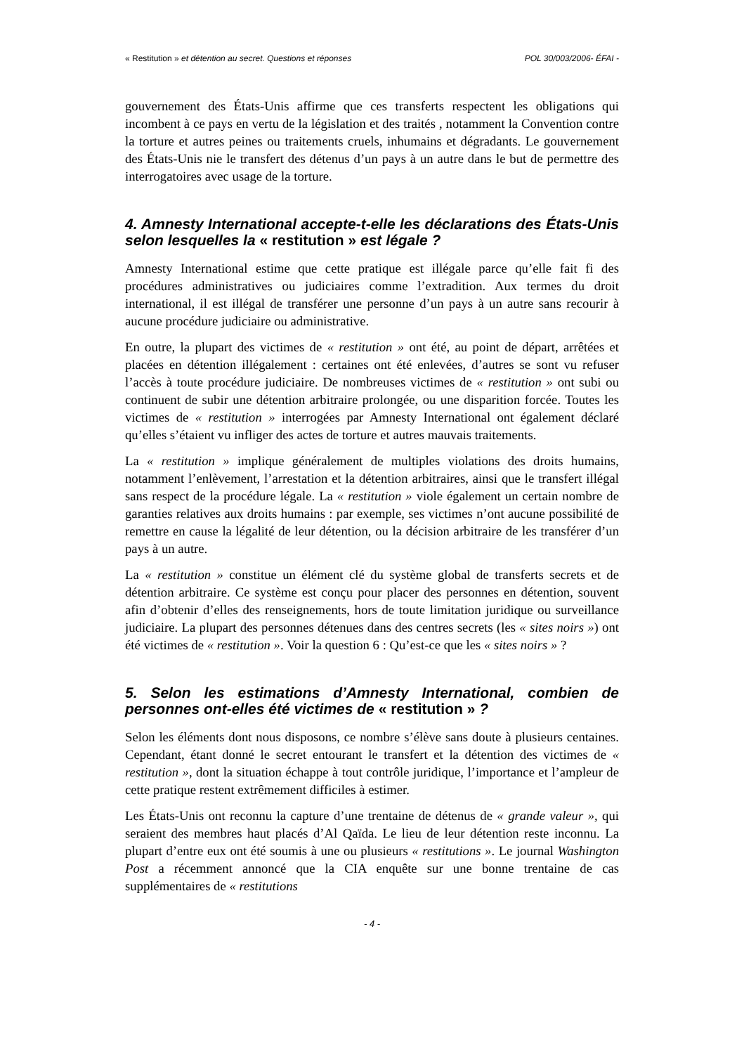« Restitution » et détention au secret. Questions et réponses POL 30/003/2006- ÉFAI -
gouvernement des États-Unis affirme que ces transferts respectent les obligations qui incombent à ce pays en vertu de la législation et des traités , notamment la Convention contre la torture et autres peines ou traitements cruels, inhumains et dégradants. Le gouvernement des États-Unis nie le transfert des détenus d’un pays à un autre dans le but de permettre des interrogatoires avec usage de la torture.
4. Amnesty International accepte-t-elle les déclarations des États-Unis selon lesquelles la « restitution » est légale ?
Amnesty International estime que cette pratique est illégale parce qu’elle fait fi des procédures administratives ou judiciaires comme l’extradition. Aux termes du droit international, il est illégal de transférer une personne d’un pays à un autre sans recourir à aucune procédure judiciaire ou administrative.
En outre, la plupart des victimes de « restitution » ont été, au point de départ, arrêtées et placées en détention illégalement : certaines ont été enlevées, d’autres se sont vu refuser l’accès à toute procédure judiciaire. De nombreuses victimes de « restitution » ont subi ou continuent de subir une détention arbitraire prolongée, ou une disparition forcée. Toutes les victimes de « restitution » interrogées par Amnesty International ont également déclaré qu’elles s’étaient vu infliger des actes de torture et autres mauvais traitements.
La « restitution » implique généralement de multiples violations des droits humains, notamment l’enlèvement, l’arrestation et la détention arbitraires, ainsi que le transfert illégal sans respect de la procédure légale. La « restitution » viole également un certain nombre de garanties relatives aux droits humains : par exemple, ses victimes n’ont aucune possibilité de remettre en cause la légalité de leur détention, ou la décision arbitraire de les transférer d’un pays à un autre.
La « restitution » constitue un élément clé du système global de transferts secrets et de détention arbitraire. Ce système est conçu pour placer des personnes en détention, souvent afin d’obtenir d’elles des renseignements, hors de toute limitation juridique ou surveillance judiciaire. La plupart des personnes détenues dans des centres secrets (les « sites noirs ») ont été victimes de « restitution ». Voir la question 6 : Qu’est-ce que les « sites noirs » ?
5. Selon les estimations d’Amnesty International, combien de personnes ont-elles été victimes de « restitution » ?
Selon les éléments dont nous disposons, ce nombre s’élève sans doute à plusieurs centaines. Cependant, étant donné le secret entourant le transfert et la détention des victimes de « restitution », dont la situation échappe à tout contrôle juridique, l’importance et l’ampleur de cette pratique restent extrêmement difficiles à estimer.
Les États-Unis ont reconnu la capture d’une trentaine de détenus de « grande valeur », qui seraient des membres haut placés d’Al Qaïda. Le lieu de leur détention reste inconnu. La plupart d’entre eux ont été soumis à une ou plusieurs « restitutions ». Le journal Washington Post a récemment annoncé que la CIA enquête sur une bonne trentaine de cas supplémentaires de « restitutions
- 4 -